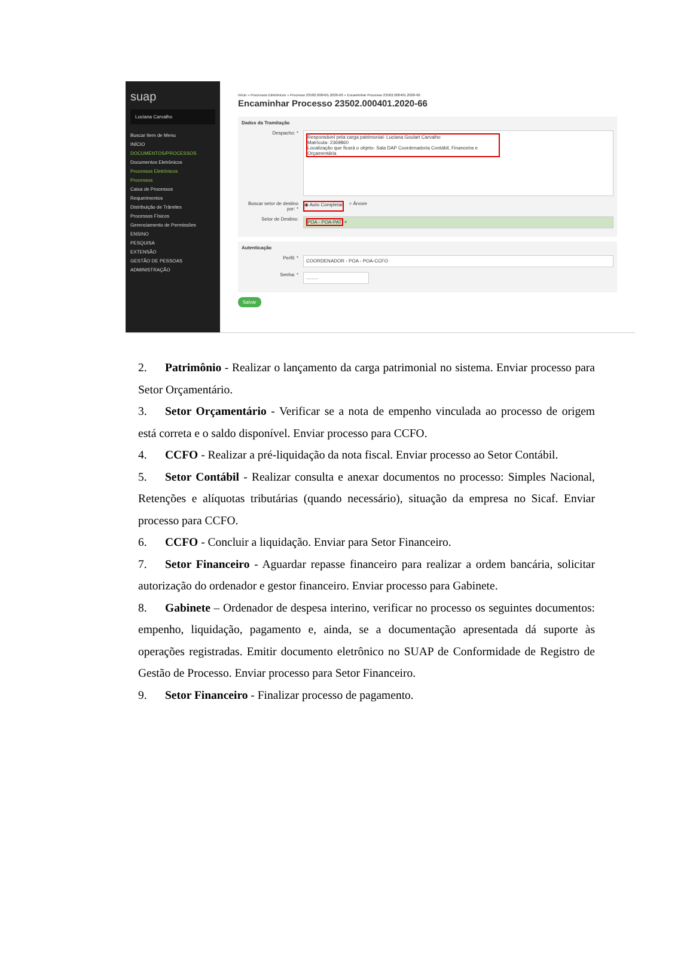suap
Luciana Carvalho
Buscar Item de Menu
INÍCIO
DOCUMENTOS/PROCESSOS
Documentos Eletrônicos
Processos Eletrônicos
Processos
Caixa de Processos
Requerimentos
Distribuição de Trâmites
Processos Físicos
Gerenciamento de Permissões
ENSINO
PESQUISA
EXTENSÃO
GESTÃO DE PESSOAS
ADMINISTRAÇÃO
Início » Processos Eletrônicos » Processo 23502.000401.2020-66 » Encaminhar Processo 23502.000401.2020-66
Encaminhar Processo 23502.000401.2020-66
Dados da Tramitação
Despacho: *
Responsável pela carga patrimonial- Luciana Goulart Carvalho
Matrícula- 2369860
Localização que ficará o objeto- Sala DAP Coordenadoria Contábil, Financeira e Orçamentária
Buscar setor de destino por: * ◉ Auto Completar ○ Árvore
Setor de Destino:
POA - POA-PAT ×
Autenticação
Perfil: *
COORDENADOR - POA - POA-CCFO
Senha: *
.........
Salvar
2. Patrimônio - Realizar o lançamento da carga patrimonial no sistema. Enviar processo para Setor Orçamentário.
3. Setor Orçamentário - Verificar se a nota de empenho vinculada ao processo de origem está correta e o saldo disponível. Enviar processo para CCFO.
4. CCFO - Realizar a pré-liquidação da nota fiscal. Enviar processo ao Setor Contábil.
5. Setor Contábil - Realizar consulta e anexar documentos no processo: Simples Nacional, Retenções e alíquotas tributárias (quando necessário), situação da empresa no Sicaf. Enviar processo para CCFO.
6. CCFO - Concluir a liquidação. Enviar para Setor Financeiro.
7. Setor Financeiro - Aguardar repasse financeiro para realizar a ordem bancária, solicitar autorização do ordenador e gestor financeiro. Enviar processo para Gabinete.
8. Gabinete – Ordenador de despesa interino, verificar no processo os seguintes documentos: empenho, liquidação, pagamento e, ainda, se a documentação apresentada dá suporte às operações registradas. Emitir documento eletrônico no SUAP de Conformidade de Registro de Gestão de Processo. Enviar processo para Setor Financeiro.
9. Setor Financeiro - Finalizar processo de pagamento.